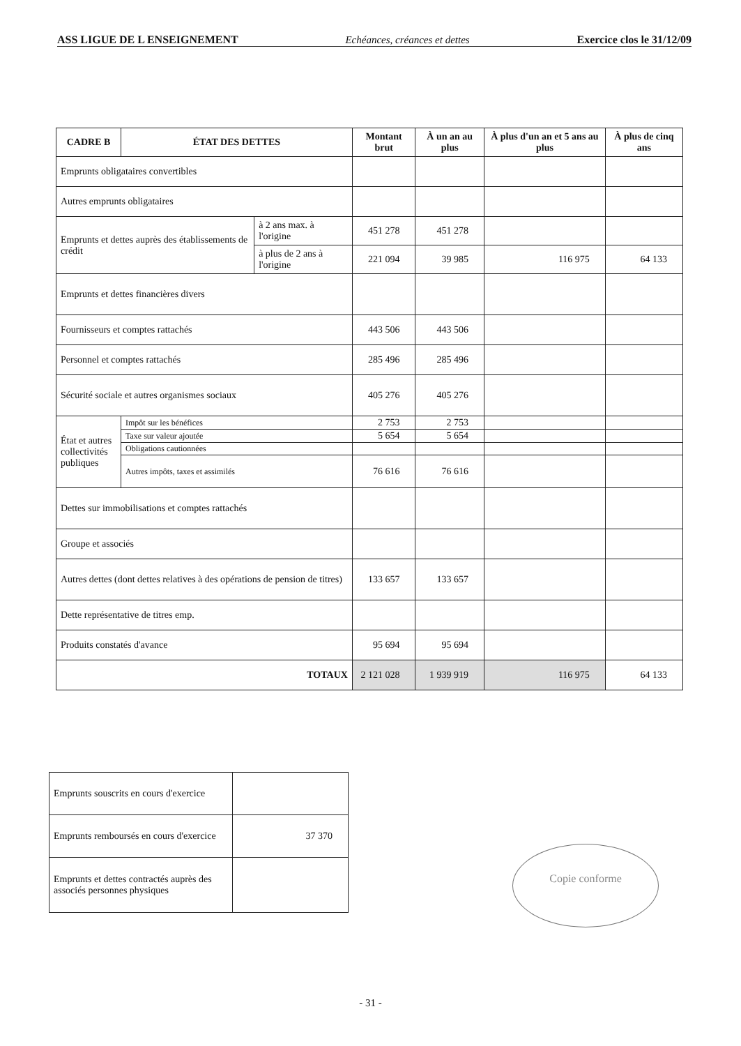ASS LIGUE DE L ENSEIGNEMENT Echéances, créances et dettes Exercice clos le 31/12/09
| CADRE B | ÉTAT DES DETTES | | Montant brut | À un an au plus | À plus d'un an et 5 ans au plus | À plus de cinq ans |
| --- | --- | --- | --- | --- | --- | --- |
| Emprunts obligataires convertibles | | | | | | |
| Autres emprunts obligataires | | | | | | |
| Emprunts et dettes auprès des établissements de crédit | | à 2 ans max. à l'origine | 451 278 | 451 278 | | |
| | | à plus de 2 ans à l'origine | 221 094 | 39 985 | 116 975 | 64 133 |
| Emprunts et dettes financières divers | | | | | | |
| Fournisseurs et comptes rattachés | | | 443 506 | 443 506 | | |
| Personnel et comptes rattachés | | | 285 496 | 285 496 | | |
| Sécurité sociale et autres organismes sociaux | | | 405 276 | 405 276 | | |
| État et autres collectivités publiques | Impôt sur les bénéfices | | 2 753 | 2 753 | | |
| | Taxe sur valeur ajoutée | | 5 654 | 5 654 | | |
| | Obligations cautionnées | | | | | |
| | Autres impôts, taxes et assimilés | | 76 616 | 76 616 | | |
| Dettes sur immobilisations et comptes rattachés | | | | | | |
| Groupe et associés | | | | | | |
| Autres dettes (dont dettes relatives à des opérations de pension de titres) | | | 133 657 | 133 657 | | |
| Dette représentative de titres emp. | | | | | | |
| Produits constatés d'avance | | | 95 694 | 95 694 | | |
| TOTAUX | | | 2 121 028 | 1 939 919 | 116 975 | 64 133 |
| Emprunts souscrits en cours d'exercice | |
| Emprunts remboursés en cours d'exercice | 37 370 |
| Emprunts et dettes contractés auprès des associés personnes physiques | |
Copie conforme
- 31 -